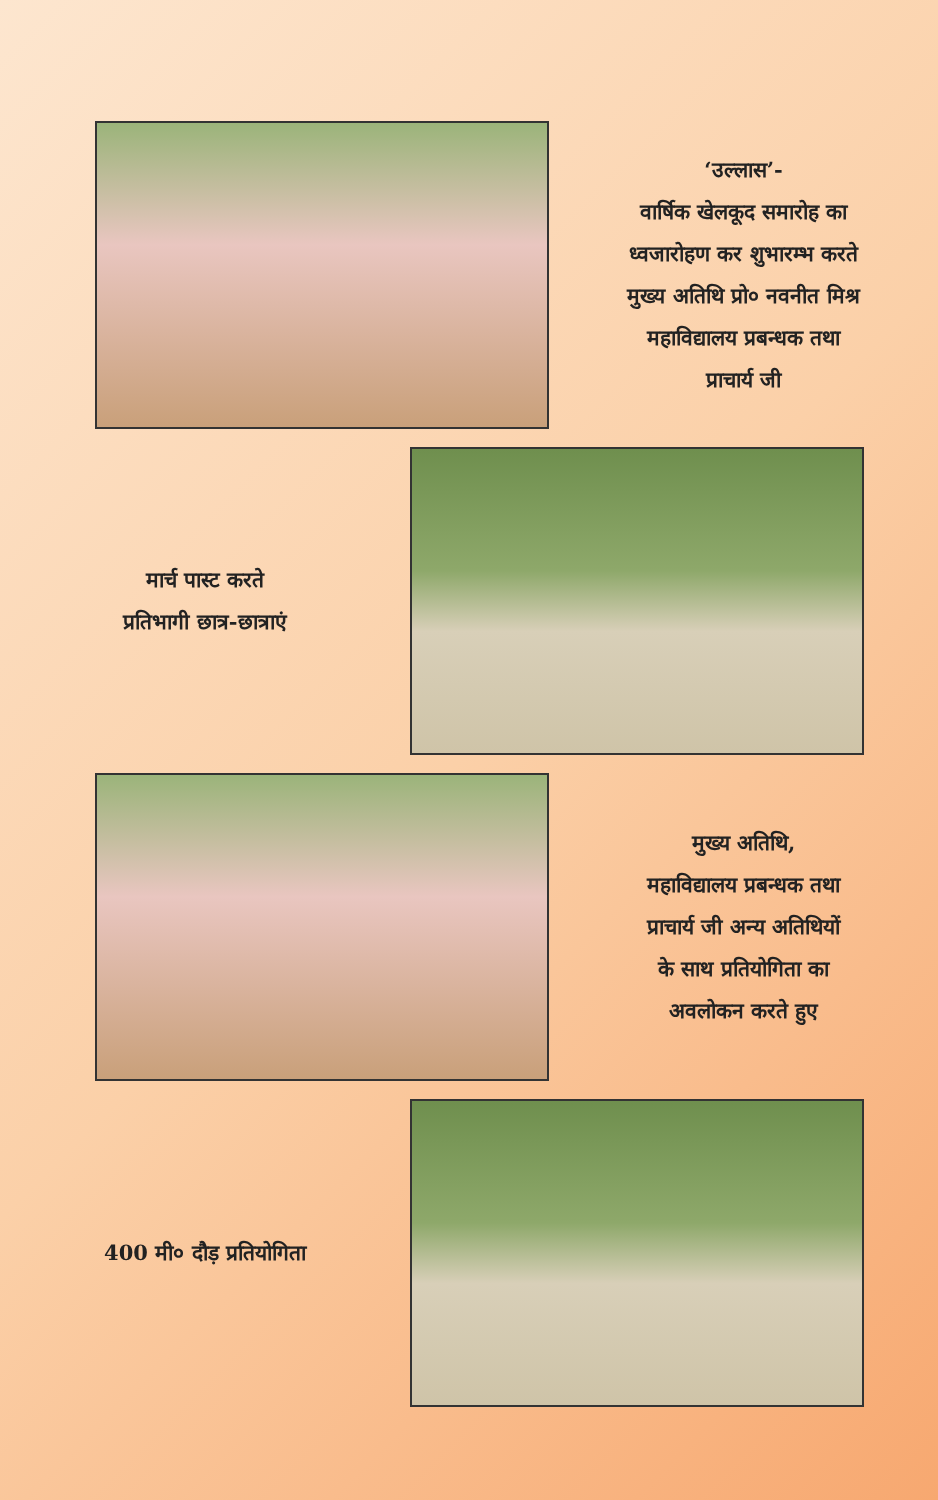‘उल्लास’-
वार्षिक खेलकूद समारोह का
ध्वजारोहण कर शुभारम्भ करते
मुख्य अतिथि प्रो० नवनीत मिश्र
महाविद्यालय प्रबन्धक तथा
प्राचार्य जी
मार्च पास्ट करते
प्रतिभागी छात्र-छात्राएं
मुख्य अतिथि,
महाविद्यालय प्रबन्धक तथा
प्राचार्य जी अन्य अतिथियों
के साथ प्रतियोगिता का
अवलोकन करते हुए
400 मी० दौड़ प्रतियोगिता